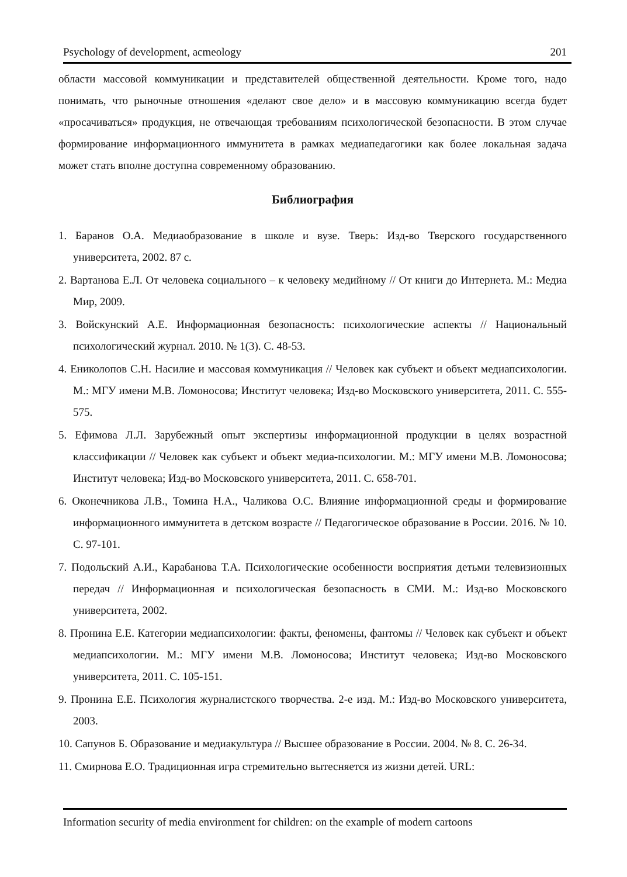Psychology of development, acmeology 201
области массовой коммуникации и представителей общественной деятельности. Кроме того, надо понимать, что рыночные отношения «делают свое дело» и в массовую коммуникацию всегда будет «просачиваться» продукция, не отвечающая требованиям психологической безопасности. В этом случае формирование информационного иммунитета в рамках медиапедагогики как более локальная задача может стать вполне доступна современному образованию.
Библиография
1. Баранов О.А. Медиаобразование в школе и вузе. Тверь: Изд-во Тверского государственного университета, 2002. 87 с.
2. Вартанова Е.Л. От человека социального – к человеку медийному // От книги до Интернета. М.: Медиа Мир, 2009.
3. Войскунский А.Е. Информационная безопасность: психологические аспекты // Национальный психологический журнал. 2010. № 1(3). С. 48-53.
4. Ениколопов С.Н. Насилие и массовая коммуникация // Человек как субъект и объект медиапсихологии. М.: МГУ имени М.В. Ломоносова; Институт человека; Изд-во Московского университета, 2011. С. 555-575.
5. Ефимова Л.Л. Зарубежный опыт экспертизы информационной продукции в целях возрастной классификации // Человек как субъект и объект медиа-психологии. М.: МГУ имени М.В. Ломоносова; Институт человека; Изд-во Московского университета, 2011. С. 658-701.
6. Оконечникова Л.В., Томина Н.А., Чаликова О.С. Влияние информационной среды и формирование информационного иммунитета в детском возрасте // Педагогическое образование в России. 2016. № 10. С. 97-101.
7. Подольский А.И., Карабанова Т.А. Психологические особенности восприятия детьми телевизионных передач // Информационная и психологическая безопасность в СМИ. М.: Изд-во Московского университета, 2002.
8. Пронина Е.Е. Категории медиапсихологии: факты, феномены, фантомы // Человек как субъект и объект медиапсихологии. М.: МГУ имени М.В. Ломоносова; Институт человека; Изд-во Московского университета, 2011. С. 105-151.
9. Пронина Е.Е. Психология журналистского творчества. 2-е изд. М.: Изд-во Московского университета, 2003.
10. Сапунов Б. Образование и медиакультура // Высшее образование в России. 2004. № 8. С. 26-34.
11. Смирнова Е.О. Традиционная игра стремительно вытесняется из жизни детей. URL:
Information security of media environment for children: on the example of modern cartoons